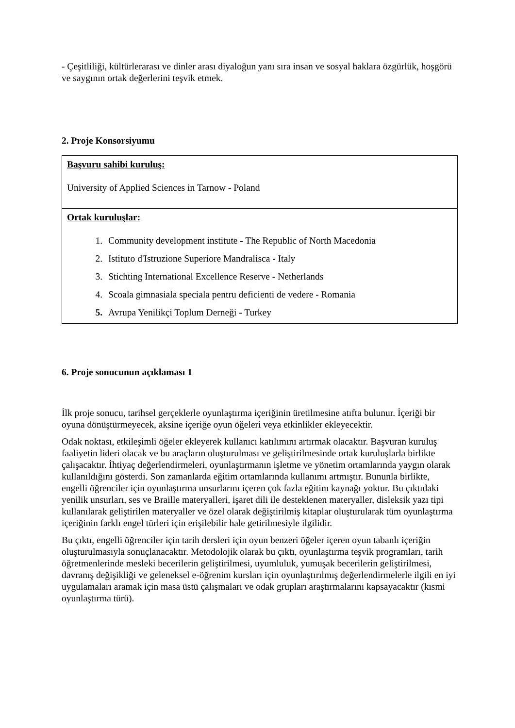- Çeşitliliği, kültürlerarası ve dinler arası diyaloğun yanı sıra insan ve sosyal haklara özgürlük, hoşgörü ve saygının ortak değerlerini teşvik etmek.
2. Proje Konsorsiyumu
| Başvuru sahibi kuruluş: University of Applied Sciences in Tarnow - Poland |
| Ortak kuruluşlar: 1. Community development institute - The Republic of North Macedonia 2. Istituto d'Istruzione Superiore Mandralisca - Italy 3. Stichting International Excellence Reserve - Netherlands 4. Scoala gimnasiala speciala pentru deficienti de vedere - Romania 5. Avrupa Yenilikçi Toplum Derneği - Turkey |
6. Proje sonucunun açıklaması 1
İlk proje sonucu, tarihsel gerçeklerle oyunlaştırma içeriğinin üretilmesine atıfta bulunur. İçeriği bir oyuna dönüştürmeyecek, aksine içeriğe oyun öğeleri veya etkinlikler ekleyecektir.
Odak noktası, etkileşimli öğeler ekleyerek kullanıcı katılımını artırmak olacaktır. Başvuran kuruluş faaliyetin lideri olacak ve bu araçların oluşturulması ve geliştirilmesinde ortak kuruluşlarla birlikte çalışacaktır. İhtiyaç değerlendirmeleri, oyunlaştırmanın işletme ve yönetim ortamlarında yaygın olarak kullanıldığını gösterdi. Son zamanlarda eğitim ortamlarında kullanımı artmıştır. Bununla birlikte, engelli öğrenciler için oyunlaştırma unsurlarını içeren çok fazla eğitim kaynağı yoktur. Bu çıktıdaki yenilik unsurları, ses ve Braille materyalleri, işaret dili ile desteklenen materyaller, disleksik yazı tipi kullanılarak geliştirilen materyaller ve özel olarak değiştirilmiş kitaplar oluşturularak tüm oyunlaştırma içeriğinin farklı engel türleri için erişilebilir hale getirilmesiyle ilgilidir.
Bu çıktı, engelli öğrenciler için tarih dersleri için oyun benzeri öğeler içeren oyun tabanlı içeriğin oluşturulmasıyla sonuçlanacaktır. Metodolojik olarak bu çıktı, oyunlaştırma teşvik programları, tarih öğretmenlerinde mesleki becerilerin geliştirilmesi, uyumluluk, yumuşak becerilerin geliştirilmesi, davranış değişikliği ve geleneksel e-öğrenim kursları için oyunlaştırılmış değerlendirmelerle ilgili en iyi uygulamaları aramak için masa üstü çalışmaları ve odak grupları araştırmalarını kapsayacaktır (kısmi oyunlaştırma türü).